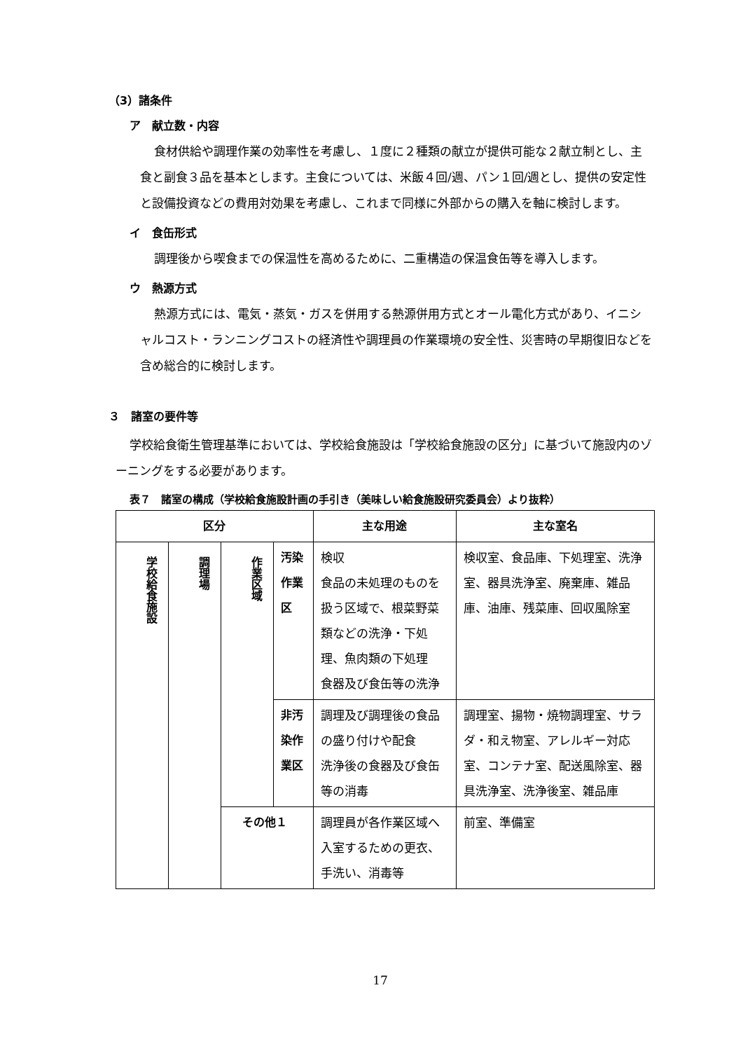（3）諸条件
ア　献立数・内容
食材供給や調理作業の効率性を考慮し、１度に２種類の献立が提供可能な２献立制とし、主食と副食３品を基本とします。主食については、米飯４回/週、パン１回/週とし、提供の安定性と設備投資などの費用対効果を考慮し、これまで同様に外部からの購入を軸に検討します。
イ　食缶形式
調理後から喫食までの保温性を高めるために、二重構造の保温食缶等を導入します。
ウ　熱源方式
熱源方式には、電気・蒸気・ガスを併用する熱源併用方式とオール電化方式があり、イニシャルコスト・ランニングコストの経済性や調理員の作業環境の安全性、災害時の早期復旧などを含め総合的に検討します。
３　諸室の要件等
学校給食衛生管理基準においては、学校給食施設は「学校給食施設の区分」に基づいて施設内のゾーニングをする必要があります。
表７　諸室の構成（学校給食施設計画の手引き（美味しい給食施設研究委員会）より抜粋）
| 区分 | | | | 主な用途 | 主な室名 |
| --- | --- | --- | --- | --- | --- |
| 学校給食施設 | 調理場 | 作業区域 | 汚染作業区 | 検収 食品の未処理のものを扱う区域で、根菜野菜類などの洗浄・下処理、魚肉類の下処理 食器及び食缶等の洗浄 | 検収室、食品庫、下処理室、洗浄室、器具洗浄室、廃棄庫、雑品庫、油庫、残菜庫、回収風除室 |
| | | | 非汚染作業区 | 調理及び調理後の食品の盛り付けや配食 洗浄後の食器及び食缶等の消毒 | 調理室、揚物・焼物調理室、サラダ・和え物室、アレルギー対応室、コンテナ室、配送風除室、器具洗浄室、洗浄後室、雑品庫 |
| | | その他１ | | 調理員が各作業区域へ入室するための更衣、手洗い、消毒等 | 前室、準備室 |
17